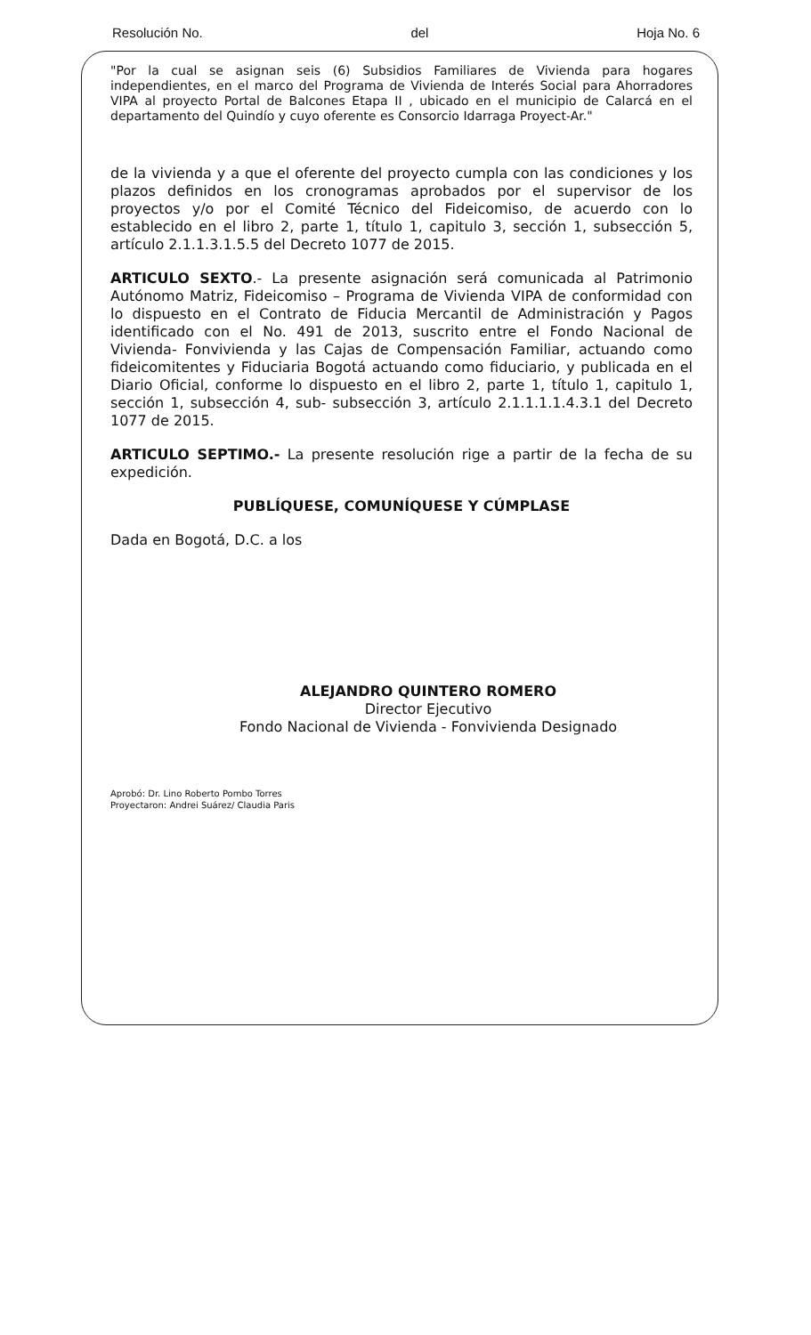Resolución No. del Hoja No. 6
"Por la cual se asignan seis (6) Subsidios Familiares de Vivienda para hogares independientes, en el marco del Programa de Vivienda de Interés Social para Ahorradores VIPA al proyecto Portal de Balcones Etapa II , ubicado en el municipio de Calarcá en el departamento del Quindío y cuyo oferente es Consorcio Idarraga Proyect-Ar."
de la vivienda y a que el oferente del proyecto cumpla con las condiciones y los plazos definidos en los cronogramas aprobados por el supervisor de los proyectos y/o por el Comité Técnico del Fideicomiso, de acuerdo con lo establecido en el libro 2, parte 1, título 1, capitulo 3, sección 1, subsección 5, artículo 2.1.1.3.1.5.5 del Decreto 1077 de 2015.
ARTICULO SEXTO.- La presente asignación será comunicada al Patrimonio Autónomo Matriz, Fideicomiso – Programa de Vivienda VIPA de conformidad con lo dispuesto en el Contrato de Fiducia Mercantil de Administración y Pagos identificado con el No. 491 de 2013, suscrito entre el Fondo Nacional de Vivienda- Fonvivienda y las Cajas de Compensación Familiar, actuando como fideicomitentes y Fiduciaria Bogotá actuando como fiduciario, y publicada en el Diario Oficial, conforme lo dispuesto en el libro 2, parte 1, título 1, capitulo 1, sección 1, subsección 4, sub- subsección 3, artículo 2.1.1.1.1.4.3.1 del Decreto 1077 de 2015.
ARTICULO SEPTIMO.- La presente resolución rige a partir de la fecha de su expedición.
PUBLÍQUESE, COMUNÍQUESE Y CÚMPLASE
Dada en Bogotá, D.C. a los
ALEJANDRO QUINTERO ROMERO
Director Ejecutivo
Fondo Nacional de Vivienda - Fonvivienda Designado
Aprobó: Dr. Lino Roberto Pombo Torres
Proyectaron: Andrei Suárez/ Claudia Paris